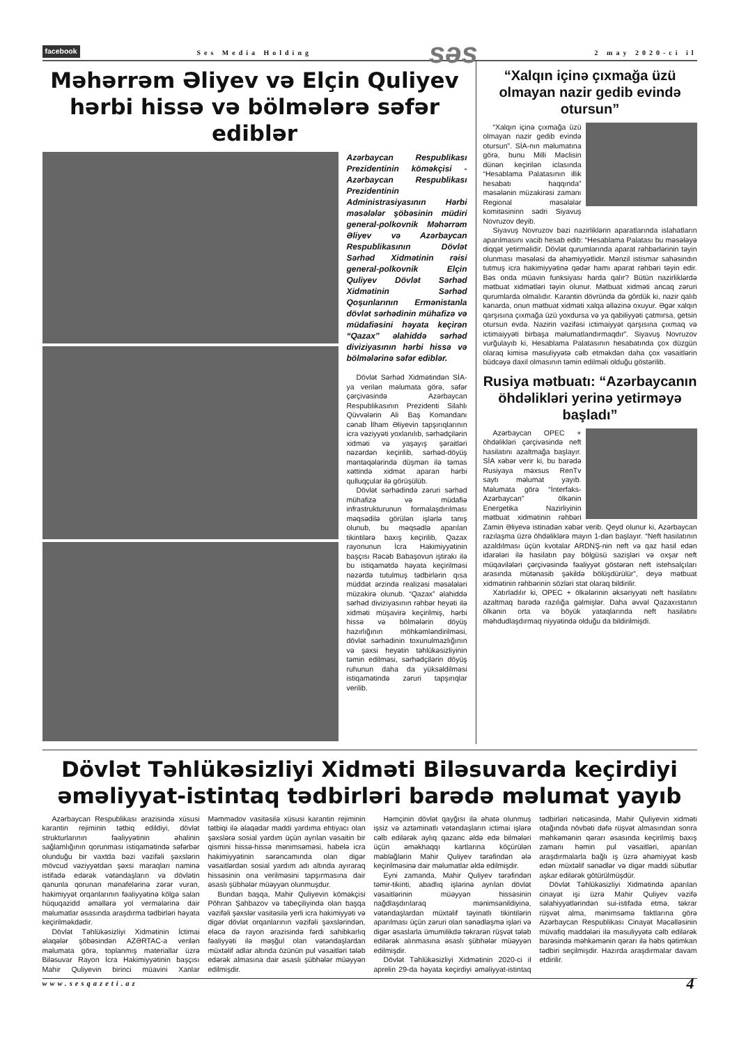facebook Ses Media Holding səs 2 may 2020-ci il
Məhərrəm Əliyev və Elçin Quliyev hərbi hissə və bölmələrə səfər ediblər
Azərbaycan Respublikası Prezidentinin köməkçisi - Azərbaycan Respublikası Prezidentinin Administrasiyasının Hərbi məsələlər şöbəsinin müdiri general-polkovnik Məhərrəm Əliyev və Azərbaycan Respublikasının Dövlət Sərhəd Xidmətinin rəisi general-polkovnik Elçin Quliyev Dövlət Sərhəd Xidmətinin Sərhəd Qoşunlarının Ermənistanla dövlət sərhədinin mühafizə və müdafiəsini həyata keçirən “Qazax” əlahiddə sərhəd diviziyasının hərbi hissə və bölmələrinə səfər ediblər.
Dövlət Sərhəd Xidmətindən SİA-ya verilən məlumata görə, səfər çərçivəsində Azərbaycan Respublikasının Prezidenti Silahlı Qüvvələrin Ali Baş Komandanı cənab İlham Əliyevin tapşırıqlarının icra vəziyyəti yoxlanılıb, sərhədçilərin xidməti və yaşayış şəraitləri nəzərdən keçirilib, sərhəd-döyüş məntəqələrində düşmən ilə təmas xəttində xidmət aparan hərbi qulluqçular ilə görüşülüb.
Dövlət sərhədində zəruri sərhəd mühafizə və müdafiə infrastrukturunun formalaşdırılması məqsədilə görülən işlərlə tanış olunub, bu məqsədlə aparılan tikintilərə baxış keçirilib, Qazax rayonunun İcra Hakimiyyətinin başçısı Rəcəb Babaşovun iştirakı ilə bu istiqamətdə həyata keçirilməsi nəzərdə tutulmuş tədbirlərin qısa müddət ərzində realizəsi məsələləri müzakirə olunub. “Qazax” əlahiddə sərhəd diviziyasının rəhbər heyəti ilə xidməti müşavirə keçirilmiş, hərbi hissə və bölmələrin döyüş hazırlığının möhkəmləndirilməsi, dövlət sərhədinin toxunulmazlığının və şəxsi heyətin təhlükəsizliyinin təmin edilməsi, sərhədçilərin döyüş ruhunun daha da yüksəldilməsi istiqamətində zəruri tapşırıqlar verilib.
“Xalqın içinə çıxmağa üzü olmayan nazir gedib evində otursun”
“Xalqın içinə çıxmağa üzü olmayan nazir gedib evində otursun”. SİA-nın məlumatına görə, bunu Milli Məclisin dünən keçirilən iclasında “Hesablama Palatasının illik hesabatı haqqında” məsələnin müzakirəsi zamanı Regional məsələlər komitəsininn sədri Siyavuş Novruzov deyib.
Siyavuş Novruzov bəzi nazirliklərin aparatlarında islahatların aparılmasını vacib hesab edib: “Hesablama Palatası bu məsələyə diqqət yetirməlidir. Dövlət qurumlarında aparat rəhbərlərinin təyin olunması məsələsi də əhəmiyyətlidir. Mənzil istismar sahəsindın tutmuş icra hakimiyyətinə qədər hamı aparat rəhbəri təyin edir. Bəs onda müavin funksiyası harda qalır? Bütün nazirliklərdə mətbuat xidmətləri təyin olunur. Mətbuat xidməti ancaq zəruri qurumlarda olmalıdır. Karantin dövründə də gördük ki, nazir qalıb kənarda, onun mətbuat xidməti xalqa əlləzinə oxuyur. Əgər xalqın qarşısına çıxmağa üzü yoxdursa və ya qabiliyyəti çatmırsa, getsin otursun evdə. Nazirin vəzifəsi ictimaiyyət qarşısına çıxmaq və ictimaiyyəti birbaşa məlumatlandırmaqdır”. Siyavuş Novruzov vurğulayıb ki, Hesablama Palatasının hesabatında çox düzgün olaraq kimisə məsuliyyətə cəlb etməkdən daha çox vəsaitlərin büdcəyə daxil olmasının təmin edilməli olduğu göstərilib.
Rusiya mətbuatı: “Azərbaycanın öhdəlikləri yerinə yetirməyə başladı”
Azərbaycan OPEC + öhdəlikləri çərçivəsində neft hasilatını azaltmağa başlayır. SİA xəbər verir ki, bu barədə Rusiyaya məxsus RenTv saytı məlumat yayıb. Məlumata görə “İnterfaks-Azərbaycan” ölkənin Energetika Nazirliyinin mətbuat xidmətinin rəhbəri Zamin Əliyevə istinadən xəbər verib. Qeyd olunur ki, Azərbaycan razılaşma üzrə öhdəliklərə mayın 1-dən başlayır. “Neft hasilatının azaldılması üçün kvotalar ARDNŞ-nin neft və qaz hasil edən idarələri ilə hasilatın pay bölgüsü sazişləri və oxşar neft müqavilələri çərçivəsində fəaliyyət göstərən neft istehsalçıları arasında mütənasib şəkildə bölüşdürülür”, deyə mətbuat xidmətinin rəhbərinin sözləri stat olaraq bildirilir.
Xatırladılır ki, OPEC + ölkələrinin əksəriyyəti neft hasilatını azaltmaq barədə razılığa gəlmişlər. Daha əvvəl Qazaxıstanın ölkənin orta və böyük yataqlarında neft hasilatını məhdudlaşdırmaq niyyətində olduğu da bildirilmişdi.
Dövlət Təhlükəsizliyi Xidməti Biləsuvarda keçirdiyi əməliyyat-istintaq tədbirləri barədə məlumat yayıb
Azərbaycan Respublikası ərazisində xüsusi karantin rejiminin tətbiq edildiyi, dövlət strukturlarının fəaliyyətinin əhalinin sağlamlığının qorunması istiqamətində səfərbər olunduğu bir vaxtda bəzi vəzifəli şəxslərin mövcud vəziyyətdən şəxsi maraqları naminə istifadə edərək vətəndaşların və dövlətin qanunla qorunan mənafelərinə zərər vuran, hakimiyyət orqanlarının fəaliyyətinə kölgə salan hüquqazidd əməllərə yol vermələrinə dair məlumatlar əsasında araşdırma tədbirləri həyata keçirilməkdədir.
Dövlət Təhlükəsizliyi Xidmətinin İctimai əlaqələr şöbəsindən AZƏRTAC-a verilən məlumata görə, toplanmış materiallar üzrə Biləsuvar Rayon İcra Hakimiyyətinin başçısı Mahir Quliyevin birinci müavini Xanlar Məmmədov vasitəsilə xüsusi karantin rejiminin tətbiqi ilə əlaqədar maddi yardıma ehtiyacı olan şəxslərə sosial yardım üçün ayrılan vəsaitin bir qismini hissə-hissə mənimsəməsi, habelə icra hakimiyyətinin sərəncamında olan digər vəsaitlərdən sosial yardım adı altında ayıraraq hissəsinin ona verilməsini tapşırmasına dair əsaslı şübhələr müəyyən olunmuşdur.
Bundan başqa, Mahir Quliyevin köməkçisi Pöhran Şahbazov və tabeçiliyində olan başqa vəzifəli şəxslər vasitəsilə yerli icra hakimiyyəti və digər dövlət orqanlarının vəzifəli şəxslərindən, eləcə də rayon ərazisində fərdi sahibkarlıq fəaliyyəti ilə məşğul olan vətəndaşlardan müxtəlif adlar altında özünün pul vəsaitləri tələb edərək almasına dair əsaslı şübhələr müəyyən edilmişdir.
Həmçinin dövlət qayğısı ilə əhatə olunmuş işsiz və aztəminatlı vətəndaşların ictimai işlərə cəlb edilərək aylıq qazanc əldə edə bilmələri üçün əməkhaqqı kartlarına köçürülən məbləğlərin Mahir Quliyev tərəfindən ələ keçirilməsinə dair məlumatlar əldə edilmişdir.
Eyni zamanda, Mahir Quliyev tərəfindən təmir-tikinti, abadlıq işlərinə ayrılan dövlət vəsaitlərinin müəyyən hissəsinin nağdlaşdırılaraq mənimsənildiyinə, vətəndaşlardan müxtəlif təyinatlı tikintilərin aparılması üçün zəruri olan sənədləşmə işləri və digər əsaslarla ümumilikdə təkrarən rüşvət tələb edilərək alınmasına əsaslı şübhələr müəyyən edilmişdir.
Dövlət Təhlükəsizliyi Xidmətinin 2020-ci il aprelin 29-da həyata keçirdiyi əməliyyat-istintaq tədbirləri nəticəsində, Mahir Quliyevin xidməti otağında növbəti dəfə rüşvət almasından sonra məhkəmənin qərarı əsasında keçirilmiş baxış zamanı həmin pul vəsaitləri, aparılan araşdırmalarla bağlı iş üzrə əhəmiyyət kəsb edən müxtəlif sənədlər və digər maddi sübutlar aşkar edilərək götürülmüşdür.
Dövlət Təhlükəsizliyi Xidmətində aparılan cinayət işi üzrə Mahir Quliyev vəzifə səlahiyyətlərindən sui-istifadə etmə, təkrar rüşvət alma, mənimsəmə faktlarına görə Azərbaycan Respublikası Cinayət Məcəlləsinin müvafiq maddələri ilə məsuliyyətə cəlb edilərək barəsində məhkəmənin qərarı ilə həbs qətimkan tədbiri seçilmişdir. Hazırda araşdırmalar davam etdirilir.
www.sesqazeti.az 4